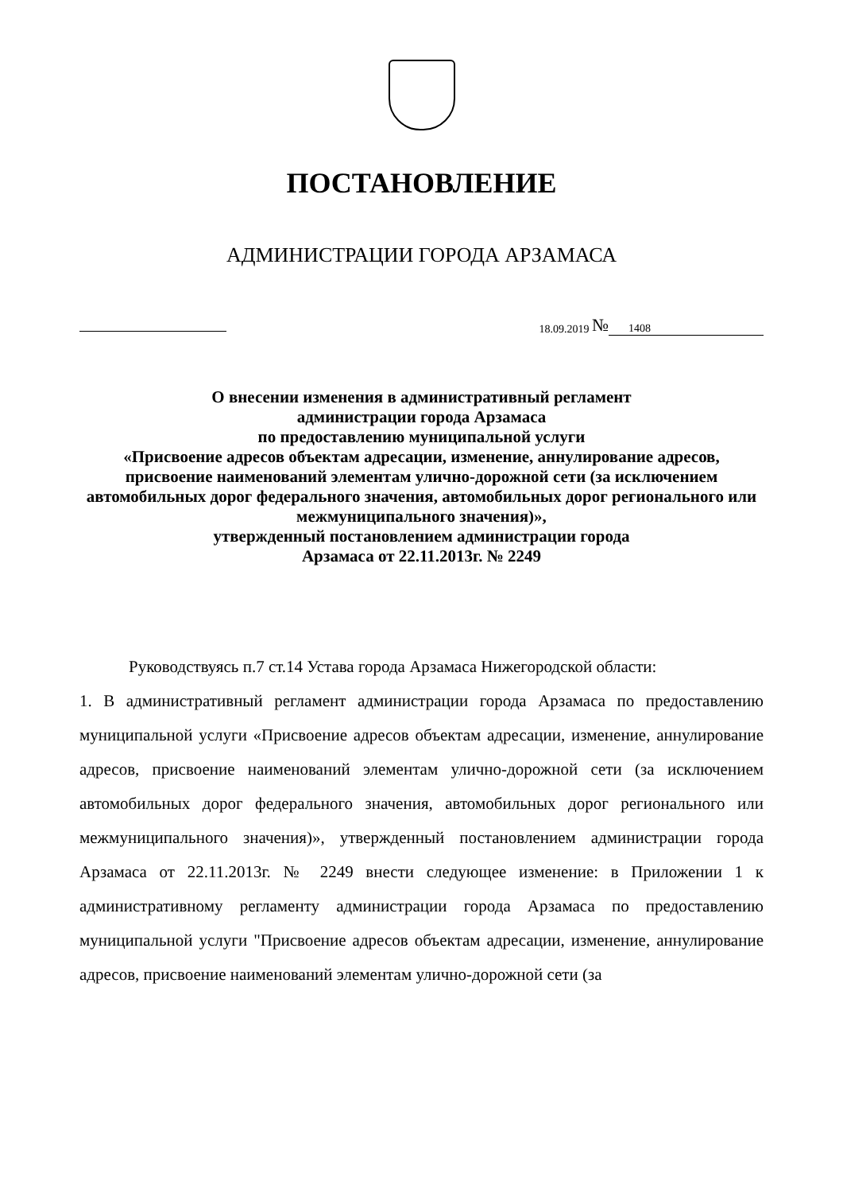ПОСТАНОВЛЕНИЕ
АДМИНИСТРАЦИИ ГОРОДА АРЗАМАСА
18.09.2019 № 1408
О внесении изменения в административный регламент
администрации города Арзамаса
по предоставлению муниципальной услуги
«Присвоение адресов объектам адресации, изменение, аннулирование адресов, присвоение наименований элементам улично-дорожной сети (за исключением автомобильных дорог федерального значения, автомобильных дорог регионального или межмуниципального значения)»,
утвержденный постановлением администрации города
Арзамаса от 22.11.2013г. № 2249
Руководствуясь п.7 ст.14 Устава города Арзамаса Нижегородской области:
1. В административный регламент администрации города Арзамаса по предоставлению муниципальной услуги «Присвоение адресов объектам адресации, изменение, аннулирование адресов, присвоение наименований элементам улично-дорожной сети (за исключением автомобильных дорог федерального значения, автомобильных дорог регионального или межмуниципального значения)», утвержденный постановлением администрации города Арзамаса от 22.11.2013г. № 2249 внести следующее изменение: в Приложении 1 к административному регламенту администрации города Арзамаса по предоставлению муниципальной услуги "Присвоение адресов объектам адресации, изменение, аннулирование адресов, присвоение наименований элементам улично-дорожной сети (за